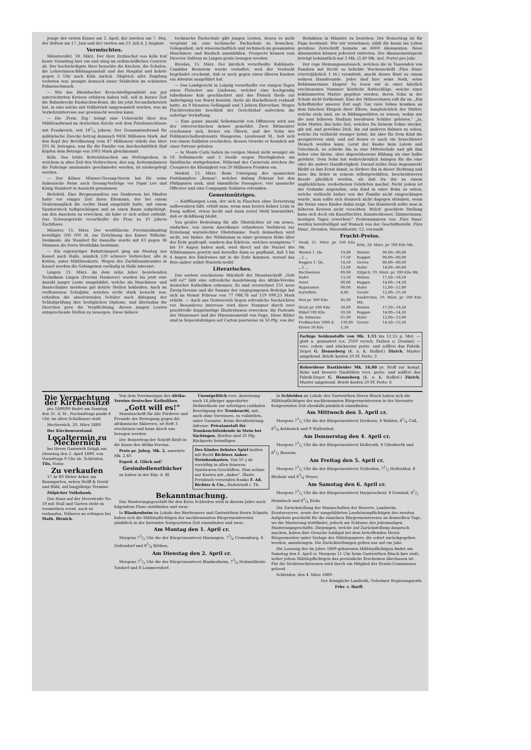jenige der ersten Klasse am 2. April, der zweiten am 7. Mai, der dritten am 17. Juni und der vierten am 23. Juli d. J. beginnt.
Vermischtes.
Münstereifel, 18. März. Der Herr Erzbischof von Köln traf heute Vormittag hier ein und stieg im erzbischöflichen Convicte ab. Der hochwürdigste Herr besuchte die Kirchen, die Schulen, die Lehrerinnen-Bildungsanstalt und das Hospital und kehrte gegen 5 Uhr nach Köln zurück. Obgleich aller Empfang verbeten war, prangte dennoch unser Städtchen im schönsten Fahnenschmuck.
— Wie das Rheinbacher Kreis-Intelligenzblatt aus gut unterrichteten Kreisen erfahren haben will, soll in kurzer Zeit die Bahnstrecke Euskirchen-Bonn, die bis jetzt Secundärbetrieb hat, in eine solche mit Vollbetrieb umgewandelt werden, was im Verkehrsinteresse nur gewünscht werden kann.
— Die ‚Freis. Ztg.' bringt eine Uebersicht über den Militäraufwand im deutschen Reiche seit dem Friedensschlusse mit Frankreich, seit 181/4 Jahren. Der Gesammtaufwand für militärische Zwecke betrug demnach 9456 Millionen Mark. Auf den Kopf der Bevölkerung (von 47 Millionen) würde das über 201 M. betragen, was für die Familie von durchschnittlich fünf Köpfen dem Betrage von 1005 Mark gleichkommt.
Köln. Das letzte Kettenhäuschen am Perlengraben, in welchem in alter Zeit den Verbrechern, den sog. Kettenmännern die Fußringe aneinander geschmiedet wurden, ist niedergelegt worden.
— Der Kölner Männer-Gesang-Verein hat für seine italienische Reise auch Gesang-Vorträge vor Papst Leo und König Humbert in Aussicht genommen.
Bielefeld. Eine Bergmannsfrau aus Dankersen bei Minden hatte vor einiger Zeit ihren Ehemann, der bei einem Grubenunglück die rechte Hand eingebüßt hatte, mit einem Spazierstock todtgeschlagen und an einen Baum aufgehängt, um den Anschein zu erwecken, als habe er sich selbst entleibt. Das Schwurgericht verurtheilte die Frau zu 10 Jahren Zuchthaus.
Münster, 15. März. Der westfälische Provinziallandtag bewilligte 500 000 M. zur Errichtung des Kaiser Wilhelm-Denkmals. Als Standort für dasselbe wurde mit 43 gegen 36 Stimmen die Porta Westfalika bestimmt.
— Ein eigenartiger Bahntransport ging am Montag aus Kassel nach Halle, nämlich 120 schwere Verbrecher, alle in Ketten, unter Militäreskorte. Wegen des Zuchthausbrandes in Kassel werden die Gefangenen vorläufig in Halle internirt.
Lingen, 21. März. An dem zehn Jahre bestehenden Technikum Lingen (Provinz Hannover) wurden bis jetzt eine Anzahl junger Leute ausgebildet, welche als Maschinen- und Bautechniker meistens gut dotirte Stellen bekleiden. Auch im verflossenen Schuljahr, welches recht stark besucht war, erhielten die absolvirenden Schüler nach Ablegung der Schlußprüfung ihre bezüglichen Diplome, und übernahm die Direction gern die Verpflichtung, diesen jungen Leuten entsprechende Stellen zu besorgen. Diese höhere
technische Fachschule gibt jungen Leuten, denen es nicht vergönnt ist, eine technische Fachschule zu besuchen, Gelegenheit, sich wissenschaftlich und technisch im gesammten Maschinen- und Baufach auszubilden. Prospecte können vom Director Daltrop zu Lingen gratis bezogen werden.
Breslau, 15. März. Der kürzlich verurtheilte Rabbinats-Candidat Bernstein wurde verhaftet, weil der Verdacht begründet erscheint, daß er noch gegen einen älteren Knaben ein Attentat ausgeführt hat.
— Das Landgericht in Leipzig verurtheilte vor einigen Tagen einen Fleischer aus Lindenau, welcher eine hochgradig tuberkulose Kuh geschlachtet und das Fleisch theils zur Anfertigung von Wurst benutzt, theils als Hackefleisch verkauft hatte, zu 9 Monaten Gefängniß und 3 Jahren Ehrverlust. Wegen Fluchtverdachts beschloß der Gerichtshof außerdem die sofortige Verhaftung.
— Eine ganze Anzahl Selbstmorde von Offizieren wird aus der österreichischen Armee gemeldet. Zwei Rittmeister erschossen sich, ferner ein Oberst, und der Sohn des Feldmarschallieutenants Mangesius, Lieutenant M., ließ sich von einem Soldaten erschießen, dessen Gewehr er heimlich mit einer Patrone geladen.
— In Monte Carlo haben im vorigen Monat nicht weniger als 16 Selbstmorde und 5 Duelle wegen Streitigkeiten am Spieltische stattgefunden. Während des Carnevals strichen die Croupiers die Kleinigkeit von 20 Millionen Franken ein.
Madrid, 12. März. Beim Untergang des spanischen Postdampfers „Remus", welcher Anfang Februar bei den Philippinen sank, sind sämmtliche Passagiere, vier spanische Officiere und eine Compagnie Soldaten ertrunken.
Gemeinnütziges.
— Kaltflüssigen Leim, der sich in Flaschen ohne Zersetzung aufbewahren läßt, erhält man, wenn man besten Kölner Leim in Essig auflöst, etwas kocht und dann soviel Mehl hineinrührt, daß er dickflüssig bleibt.
Von großer Bedeutung für alle Obstzüchter ist ein neues, einfaches, von einem Amerikaner erfundenes Verfahren zur Erziehung wurzelechter Obststämme. Nach demselben wird nicht, wie bisher, der Wildstamm in einer gewissen Höhe über der Erde gepfropft, sondern das Edelreis, welches wenigstens 7 bis 10 Augen haben muß, wird direct auf die Wurzel des Wildstammes gesetzt und derselbe dann so gepflanzt, daß 3 bis 4 Augen des Edelreises mit in die Erde kommen, worauf das Reis später selbst Wurzeln treibt.
Literarisches.
Das soeben erschienene Märzheft der Monatsschrift „Gott will es!" läßt eine erfreuliche Ausdehnung des Afrika-Vereins deutscher Katholiken erkennen. Es sind verzeichnet 251 neue Zweig-Vereine und die Summe der eingegangenen Beiträge hat sich im Monat Februar von 77 088,76 auf 119 099,23 Mark erhöht. — Auch aus Oesterreich liegen erfreuliche Nachrichten vor. Besonderes Interesse wird diese Nummer durch zwei prachtvolle doppelseitige Illustrationen erwecken: die Portraits der Missionare und der Missionsanstalt von Pugu. Diese Bilder sind in Separatabzügen auf Carton paarweise zu 50 Pfg. von der
Redaktion in Münster zu beziehen. Der Reinertrag ist für Pugu bestimmt. Wie wir vernehmen, zählt die kaum ins Leben gerufene Zeitschrift beinahe an 6000 Abonnenten. Neue Abonnenten können jederzeit eintreten. Der Abonnementspreis beträgt bekanntlich nur 2 Mk. (2,40 Mk. incl. Porto) pro Jahr.
Der rege Meinungsaustausch, welchen die in Tausenden von Familien mit Recht so beliebte Wochenschrift ‚Fürs Haus' (vierteljährlich 1 M.) vermittelt, macht dieses Blatt zu einem wahren Hausfreunde. Jeder darf hier seine Noth, seine Bekümmernisse klagen! So lesen wir in einer kürzlich erschienenen Nummer köstliche Rathschläge, welche einer bekümmerten Mutter gegeben werden, deren Sohn in der Schule nicht fortkommt. Eine der Mitleserinnen ruft ihr zu: „Ein Schriftsteller unserer Zeit sagt: Gar viele Söhne kranken an dem falschen Ehrgeiz ihrer Eltern, hauptsächlich der Mütter, welche stolz sind, sie in Bildungsstätten zu wissen, wohin nur die zum höheren Studium berufenen Schüler gehören." „Ja, liebe Mutter, das hohe Ziel, welches Du Deinem Sohne steckst, gib auf, und gewöhne Dich, ihn auf anderen Bahnen zu sehen, welche Du vielleicht weniger liebst, die aber für Dein Kind die geeigneteren sind, und auf denen er auch ein brauchbarer Mensch werden kann. Lernt der Knabe kein Latein und Griechisch, so schicke ihn in eine Mittelschule und gib ihm lieber eine kleine, aber abgeschlossene Bildung als eine halbe gelehrte. Dein Sohn hat wahrscheinlich Anlagen für die eine oder die andere Handfertigkeit. Darauf richte Dein Augenmerk! Bleibt es ihm Ernst damit, so fördere ihn in dieser Richtung und lasse ihn lieber in seinem selbstgewählten, bescheideneren Berufe glücklich werden, als daß Du ihn zu einem unglücklichen, verdorbenen Gelehrten machst. Nicht Jedem ist der Gedanke angenehm, sein Kind in einer Bahn zu sehen, welche vielleicht bisher von der Familie nicht eingeschlagen wurde, man sollte sich dennoch nicht dagegen sträuben, wenn die Natur eines Kindes dahin neigt. Das Handwerk sollte man in höheren Kreisen nicht verachten. Welch' geachtete Stellung kann sich doch ein Kunsttischler, Kunstschlosser, Zimmermann, heutigen Tages erwerben!" Probenummern von ‚Fürs Haus' werden bereitwilligst auf Wunsch von der Geschäftsstelle ‚Fürs Haus', Dresden, Wiesenthorstr. 12, versandt.
Frucht-Preise.
| Neuß, 21. März. pr. 100 Kilo Mk. | | Köln, 20. März. pr. 100 Kilo Mk. | |
| Weizen 1. Qu. | 19,00 | Weizen | 00,00—00,00 |
| „ 2. „ | 17,50 | Roggen | 00,00—00,00 |
| Roggen 1. Qu. | 14,50 | Gerste | 00,00—00,00 |
| „ 2. „ | 13,00 | Hafer | 14,00—00,00 |
| Buchweizen | 00,00 | Zülpich, 19. März. pr. 100 Kilo Mk. | |
| Hafer | 13,50 | Weizen | 17,50—18,50 |
| Aveel | 00,00 | Roggen | 14,00—14,50 |
| Rapssamen | 00,00 | Hafer | 12,00—12,80 |
| Kartoffeln | 8,00 | Gerste | 12,00—15,50 |
| Heu pr. 500 Kilo | 45,00 | Euskirchen, 19. März. pr. 100 Kilo Mk. | |
| Stroh pr. 500 Kilo | 30,00 | Weizen | 17,50—18,30 |
| Rüböl 100 Kilo | 59,50 | Roggen | 14,00—14,50 |
| do. faßweise | 61,00 | Hafer | 12,00—13,00 |
| Preßkuchen 1000 K. | 130,00 | Gerste | 14,50—15,50 |
| Kleien 50 Kilo | 5,30 | | |
Farbige Seidenstoffe von Mk. 1,55 bis 12.55 p. Met. — glatt u. gemustert (ca. 2500 versch. Farben u. Dessins) — vers. roben- und stückweise porto- und zollfrei das Fabrik-Depot G. Henneberg (K. u. K. Hoflief.) Zürich. Muster umgehend. Briefe kosten 20 Pf. Porto. 3
Rohseidene Bastkleider Mk. 16,80 pr. Stoff zur kompl. Robe und bessere Qualitäten vers. porto- und zollfrei das Fabrik-Depot G. Henneberg (K. u. K. Hoflief.) Zürich. Muster umgehend. Briefe kosten 20 Pf. Porto. 6
Die Verpachtung der Kirchensitze
pro 1889/90 findet am Sonntag den 31. d. M., Nachmittags punkt 4 Uhr, im alten Schulhause statt.
Mechernich, 20. März 1889.
Der Kirchenvorstand.
Localtermin zu Mechernich
bei Herrn Gastwirth Drügh am Dienstag den 2. April 1889, von Vormittags 9 Uhr ab. Schleiden. Tils, Notar.
Zu verkaufen
17 Ar 80 Meter Acker am Baumgarten, neben Wolff & David und Bühl, auf langjährige Termine.
Zülpicher Volksbank.
Das Haus auf der Heerstraße No. 19 mit Stall und Garten steht zu vermiethen event. auch zu verkaufen. Näheres zu erfragen bei Math. Birnich.
Von dem Vereinsorgan des Afrika-Vereins deutscher Katholiken
„Gott will es!"
Monatsschrift für alle Förderer und Freunde der Bewegung gegen die afrikanische Sklaverei, ist Heft 3 erschienen und kann durch uns bezogen werden.
Der Reinertrag der Schrift fließt in die Kasse des Afrika-Vereins.
Preis pr. Jahrg. Mk. 2, auswärts Mk. 2,40.
Exped. d. Glück auf!
Gesindedienstbücher
zu haben in der Exp. d. Bl.
Unentgeltlich vers. Anweisung nach 14 jähriger approbirter Heilmethode zur sofortigen radikalen Beseitigung der Trunksucht, mit, auch ohne Vorwissen, zu vollziehen, unter Garantie. Keine Berufsstörung. Adresse: Privatanstalt für Trunksuchtleidende in Stein bei Säckingen. Briefen sind 20 Pfg. Rückporto beizufügen.
Des Kindes liebstes Spiel heißen mit Recht Richters Anker-Steinbaukasten. Von 50 ₰ ab vorräthig in allen feineren Spielwaren-Geschäften. Man nehme nur Kasten mit „Anker". Illustr. Preisbuch versenden franko F. Ad. Richter & Cie., Rudolstadt i. Th.
Bekanntmachung.
Das Musterungsgeschäft für den Kreis Schleiden wird in diesem Jahre nach folgendem Plane stattfinden und zwar:
In Blankenheim im Lokale des Bierbrauers und Gastwirthen Herrn Schmitz haben sich die Militärpflichtigen der nachbenannten Bürgermeistereien pünktlich in der hierunter festgesetzten Zeit einzufinden und zwar:
Am Montag den 1. April cr.
Morgens 71/2 Uhr die der Bürgermeisterei Marmagen, 73/4 Cronenburg, 8 Dollendorf und 81/4 Röthen;
Am Dienstag den 2. April cr.
Morgens 71/2 Uhr die der Bürgermeisterei Blankenheim, 73/4 Holzmülheim-Tondorf und 8 Lommersdorf.
In Schleiden im Lokale des Gastwirthen Herrn Büsch haben sich die Militärpflichtigen der nachbenannten Bürgermeistereien in der hierunter festgesetzten Zeit ebenfalls pünktlich einzufinden:
Am Mittwoch den 3. April cr.
Morgens 71/2 Uhr die der Bürgermeisterei Dreiborn, 8 Wahlen, 81/4 Call, 83/4 Keldenich und 9 Wallenthal;
Am Donnerstag den 4. April cr.
Morgens 71/2 Uhr die der Bürgermeisterei Hollerath, 8 Udenbreth und 81/2 Bussem;
Am Freitag den 5. April cr.
Morgens 71/2 Uhr die der Bürgermeisterei Schleiden, 71/2 Hellenthal, 8 Bleibuir und 83/4 Weyer;
Am Samstag den 6. April cr.
Morgens 71/2 Uhr die der Bürgermeisterei Harperscheid, 8 Gemünd, 81/2 Heimbach und 83/4 Eicks.
Die Zurückstellung der Mannschaften der Reserve, Landwehr, Ersatzreserve, sowie der ausgebildeten Landsturmpflichtigen des zweiten Aufgebots geschieht für die einzelnen Bürgermeistereien an demselben Tage, wo die Musterung stattfindet, jedoch am Schlusse des jedesmaligen Musterungsgeschäfts. Diejenigen, welche auf Zurückstellung Anspruch machen, haben ihre Gesuche baldigst bei dem betreffenden Herrn Bürgermeister unter Vorlage der Militärpapiere, die sofort zurückgegeben werden, anzubringen. Die Zurückstellungen gelten nur auf ein Jahr.
Die Loosung der im Jahre 1869 geborenen Militärpflichtigen findet am Samstag den 6. April cr. Morgens 11 Uhr beim Gastwirthen Büsch hier statt, wobei jedem Militärpflichtigen das persönliche Erscheinen überlassen ist. Für die Nichterschienenen wird durch ein Mitglied der Ersatz-Commission geloost.
Schleiden, den 4. März 1889.
Der Königliche Landrath, Geheimer Regierungsrath:
Frhr. v. Harff.